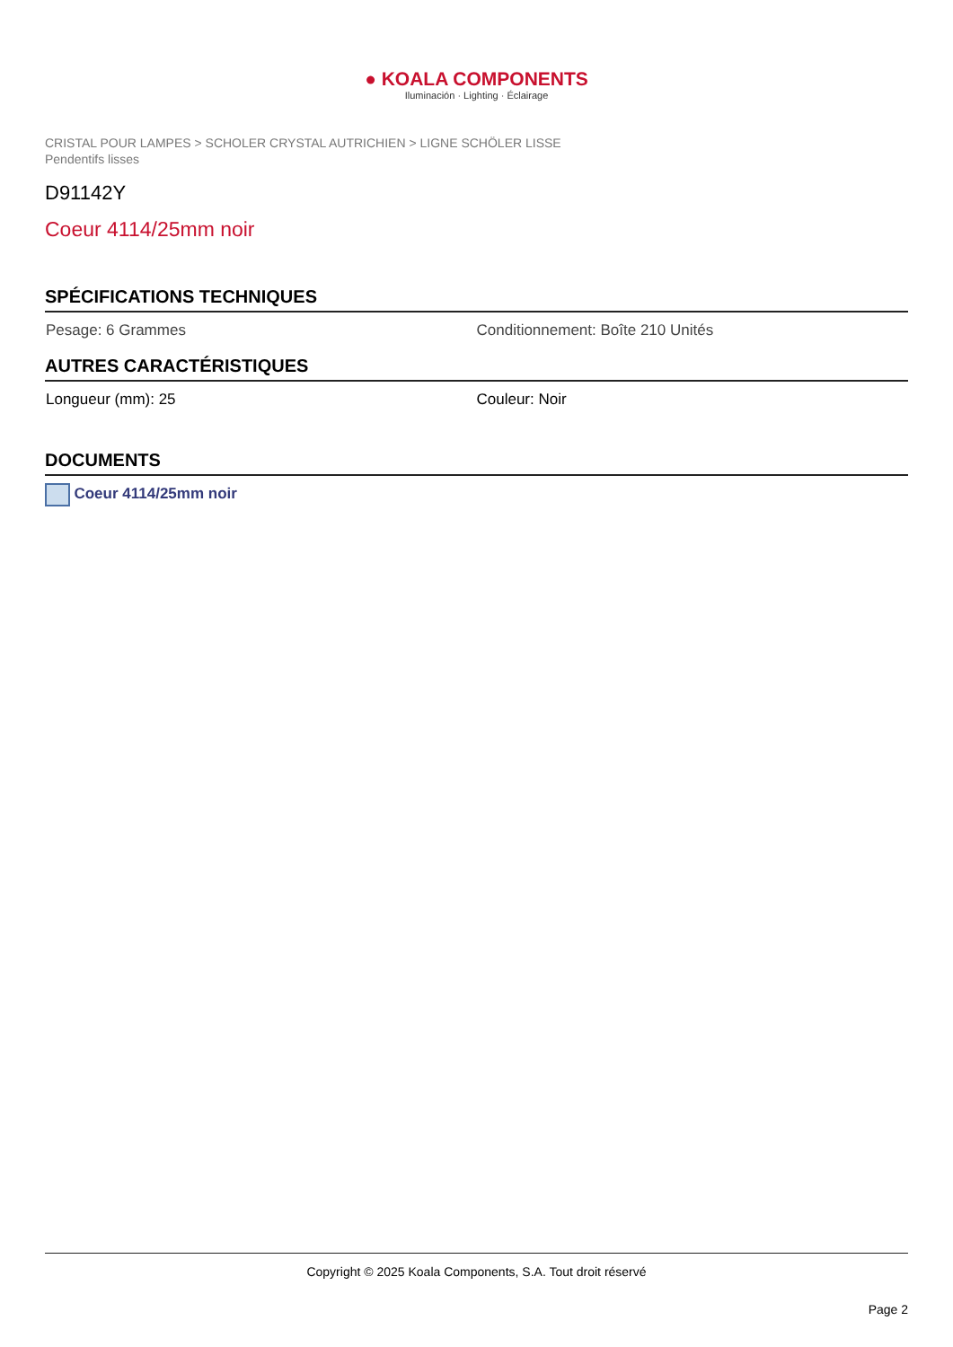● KOALA COMPONENTS
Iluminación · Lighting · Éclairage
CRISTAL POUR LAMPES > SCHOLER CRYSTAL AUTRICHIEN > LIGNE SCHÖLER LISSE
Pendentifs lisses
D91142Y
Coeur 4114/25mm noir
SPÉCIFICATIONS TECHNIQUES
Pesage: 6 Grammes Conditionnement: Boîte 210 Unités
AUTRES CARACTÉRISTIQUES
Longueur (mm): 25 Couleur: Noir
DOCUMENTS
Coeur 4114/25mm noir
Copyright © 2025 Koala Components, S.A. Tout droit réservé
Page 2